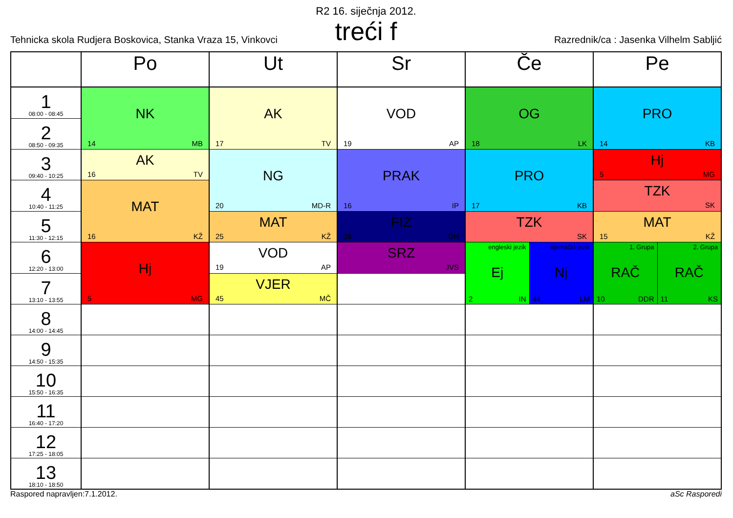R2 16. siječnja 2012.
treći f
Tehnicka skola Rudjera Boskovica, Stanka Vraza 15, Vinkovci Razrednik/ca : Jasenka Vilhelm Sabljić
| | Po | Ut | Sr | Če | | Pe | |
| --- | --- | --- | --- | --- | --- | --- | --- |
| 1 08:00 - 08:45 | NK 14 MB | AK 17 TV | VOD 19 AP | OG 18 LK | | PRO 14 KB | |
| 2 08:50 - 09:35 | | | | | | | |
| 3 09:40 - 10:25 | AK 16 TV | NG 20 MD-R | PRAK 16 IP | PRO 17 KB | | Hj 5 MG | |
| 4 10:40 - 11:25 | MAT 16 KŽ | | | | | TZK SK | |
| 5 11:30 - 12:15 | | MAT 25 KŽ | FIZ 26 DH | TZK SK | | MAT 15 KŽ | |
| 6 12:20 - 13:00 | Hj 5 MG | VOD 19 AP | SRZ JVS | engleski jezik Ej 2 IN | njemački jezik Nj 44 LM | 1. Grupa RAČ 10 DDR | 2. Grupa RAČ 11 KS |
| 7 13:10 - 13:55 | | VJER 45 MČ | | | | | |
| 8 14:00 - 14:45 | | | | | | | |
| 9 14:50 - 15:35 | | | | | | | |
| 10 15:50 - 16:35 | | | | | | | |
| 11 16:40 - 17:20 | | | | | | | |
| 12 17:25 - 18:05 | | | | | | | |
| 13 18:10 - 18:50 | | | | | | | |
Raspored napravljen:7.1.2012. aSc Rasporedi